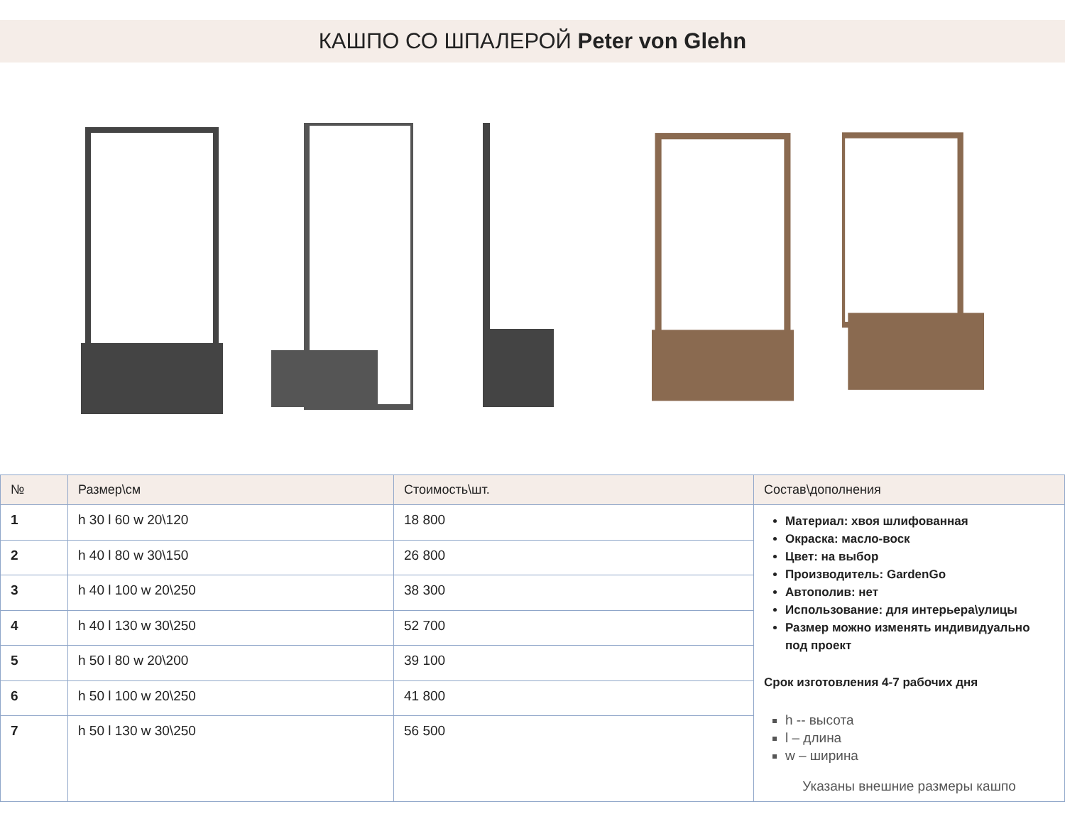КАШПО СО ШПАЛЕРОЙ Peter von Glehn
| № | Размер\см | Стоимость\шт. | Состав\дополнения |
| --- | --- | --- | --- |
| 1 | h 30 l 60 w 20\120 | 18 800 | Материал: хвоя шлифованная Окраска: масло-воск Цвет: на выбор Производитель: GardenGo Автополив: нет Использование: для интерьера\улицы Размер можно изменять индивидуально под проект Срок изготовления 4-7 рабочих дня h -- высота l – длина w – ширина Указаны внешние размеры кашпо |
| 2 | h 40 l 80 w 30\150 | 26 800 | |
| 3 | h 40 l 100 w 20\250 | 38 300 | |
| 4 | h 40 l 130 w 30\250 | 52 700 | |
| 5 | h 50 l 80 w 20\200 | 39 100 | |
| 6 | h 50 l 100 w 20\250 | 41 800 | |
| 7 | h 50 l 130 w 30\250 | 56 500 | |